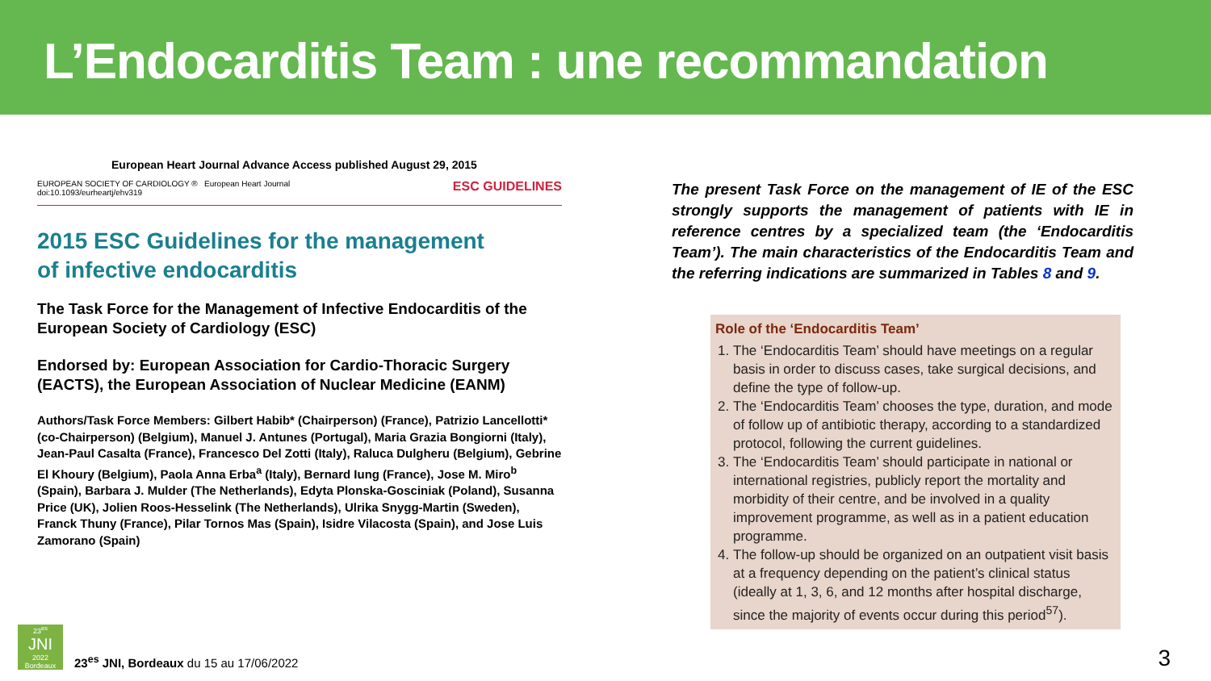L’Endocarditis Team : une recommandation
European Heart Journal Advance Access published August 29, 2015
EUROPEAN SOCIETY OF CARDIOLOGY ® European Heart Journal
doi:10.1093/eurheartj/ehv319
ESC GUIDELINES
2015 ESC Guidelines for the management
of infective endocarditis
The Task Force for the Management of Infective Endocarditis of the European Society of Cardiology (ESC)
Endorsed by: European Association for Cardio-Thoracic Surgery (EACTS), the European Association of Nuclear Medicine (EANM)
Authors/Task Force Members: Gilbert Habib* (Chairperson) (France), Patrizio Lancellotti* (co-Chairperson) (Belgium), Manuel J. Antunes (Portugal), Maria Grazia Bongiorni (Italy), Jean-Paul Casalta (France), Francesco Del Zotti (Italy), Raluca Dulgheru (Belgium), Gebrine El Khoury (Belgium), Paola Anna Erba<sup>a</sup> (Italy), Bernard Iung (France), Jose M. Miro<sup>b</sup> (Spain), Barbara J. Mulder (The Netherlands), Edyta Plonska-Gosciniak (Poland), Susanna Price (UK), Jolien Roos-Hesselink (The Netherlands), Ulrika Snygg-Martin (Sweden), Franck Thuny (France), Pilar Tornos Mas (Spain), Isidre Vilacosta (Spain), and Jose Luis Zamorano (Spain)
The present Task Force on the management of IE of the ESC strongly supports the management of patients with IE in reference centres by a specialized team (the ‘Endocarditis Team’). The main characteristics of the Endocarditis Team and the referring indications are summarized in Tables 8 and 9.
Role of the ‘Endocarditis Team’
1. The ‘Endocarditis Team’ should have meetings on a regular basis in order to discuss cases, take surgical decisions, and define the type of follow-up.
2. The ‘Endocarditis Team’ chooses the type, duration, and mode of follow up of antibiotic therapy, according to a standardized protocol, following the current guidelines.
3. The ‘Endocarditis Team’ should participate in national or international registries, publicly report the mortality and morbidity of their centre, and be involved in a quality improvement programme, as well as in a patient education programme.
4. The follow-up should be organized on an outpatient visit basis at a frequency depending on the patient’s clinical status (ideally at 1, 3, 6, and 12 months after hospital discharge, since the majority of events occur during this period<sup>57</sup>).
23<sup>es</sup>
JNI
2022
Bordeaux
23<sup>es</sup> JNI, Bordeaux du 15 au 17/06/2022
3